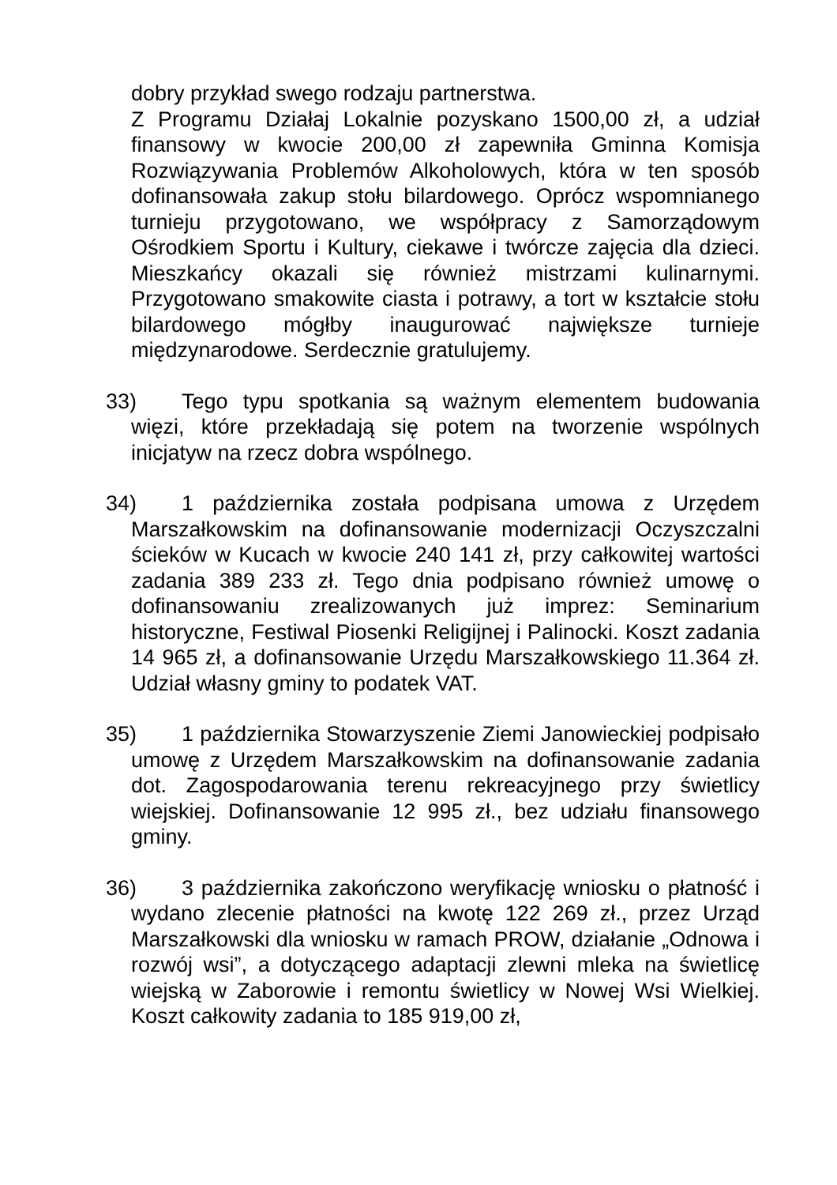dobry przykład swego rodzaju partnerstwa.
Z Programu Działaj Lokalnie pozyskano 1500,00 zł, a udział finansowy w kwocie 200,00 zł zapewniła Gminna Komisja Rozwiązywania Problemów Alkoholowych, która w ten sposób dofinansowała zakup stołu bilardowego. Oprócz wspomnianego turnieju przygotowano, we współpracy z Samorządowym Ośrodkiem Sportu i Kultury, ciekawe i twórcze zajęcia dla dzieci. Mieszkańcy okazali się również mistrzami kulinarnymi. Przygotowano smakowite ciasta i potrawy, a tort w kształcie stołu bilardowego mógłby inaugurować największe turnieje międzynarodowe. Serdecznie gratulujemy.
33) Tego typu spotkania są ważnym elementem budowania więzi, które przekładają się potem na tworzenie wspólnych inicjatyw na rzecz dobra wspólnego.
34) 1 października została podpisana umowa z Urzędem Marszałkowskim na dofinansowanie modernizacji Oczyszczalni ścieków w Kucach w kwocie 240 141 zł, przy całkowitej wartości zadania 389 233 zł. Tego dnia podpisano również umowę o dofinansowaniu zrealizowanych już imprez: Seminarium historyczne, Festiwal Piosenki Religijnej i Palinocki. Koszt zadania 14 965 zł, a dofinansowanie Urzędu Marszałkowskiego 11.364 zł. Udział własny gminy to podatek VAT.
35) 1 października Stowarzyszenie Ziemi Janowieckiej podpisało umowę z Urzędem Marszałkowskim na dofinansowanie zadania dot. Zagospodarowania terenu rekreacyjnego przy świetlicy wiejskiej. Dofinansowanie 12 995 zł., bez udziału finansowego gminy.
36) 3 października zakończono weryfikację wniosku o płatność i wydano zlecenie płatności na kwotę 122 269 zł., przez Urząd Marszałkowski dla wniosku w ramach PROW, działanie „Odnowa i rozwój wsi”, a dotyczącego adaptacji zlewni mleka na świetlicę wiejską w Zaborowie i remontu świetlicy w Nowej Wsi Wielkiej. Koszt całkowity zadania to 185 919,00 zł,